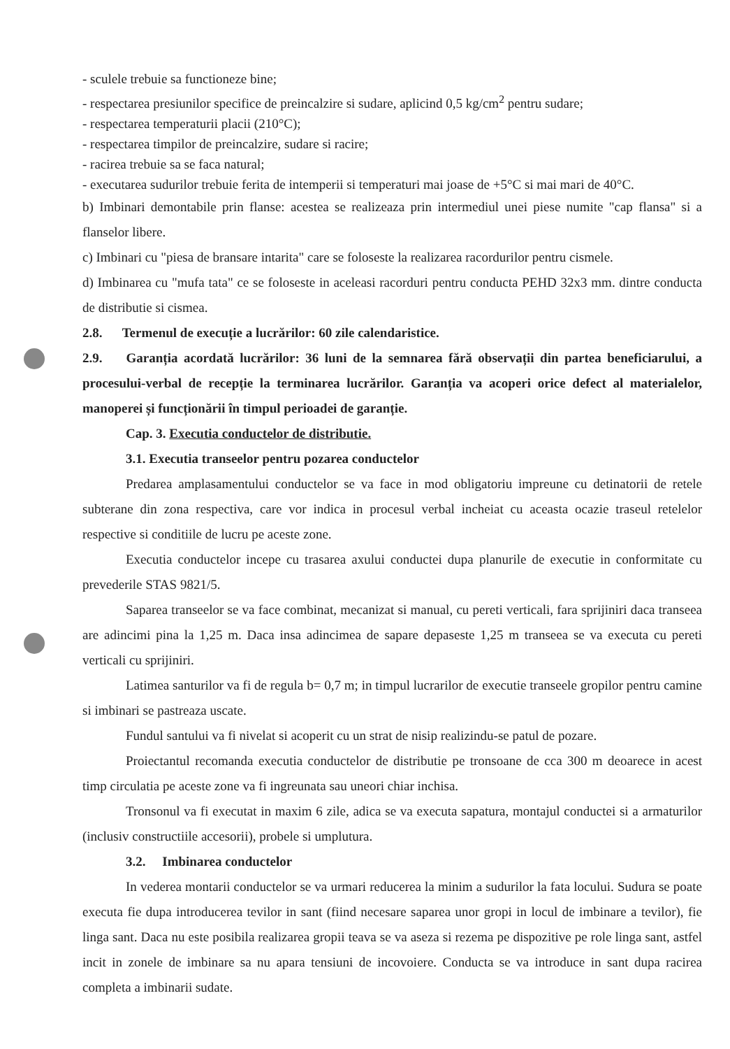- sculele trebuie sa functioneze bine;
- respectarea presiunilor specifice de preincalzire si sudare, aplicind 0,5 kg/cm<sup>2</sup> pentru sudare;
- respectarea temperaturii placii (210°C);
- respectarea timpilor de preincalzire, sudare si racire;
- racirea trebuie sa se faca natural;
- executarea sudurilor trebuie ferita de intemperii si temperaturi mai joase de +5°C si mai mari de 40°C.
b) Imbinari demontabile prin flanse: acestea se realizeaza prin intermediul unei piese numite "cap flansa" si a flanselor libere.
c) Imbinari cu "piesa de bransare intarita" care se foloseste la realizarea racordurilor pentru cismele.
d) Imbinarea cu "mufa tata" ce se foloseste in aceleasi racorduri pentru conducta PEHD 32x3 mm. dintre conducta de distributie si cismea.
2.8. Termenul de execuție a lucrărilor: 60 zile calendaristice.
2.9. Garanția acordată lucrărilor: 36 luni de la semnarea fără observații din partea beneficiarului, a procesului-verbal de recepție la terminarea lucrărilor. Garanția va acoperi orice defect al materialelor, manoperei și funcționării în timpul perioadei de garanție.
Cap. 3. Executia conductelor de distributie.
3.1. Executia transeelor pentru pozarea conductelor
Predarea amplasamentului conductelor se va face in mod obligatoriu impreune cu detinatorii de retele subterane din zona respectiva, care vor indica in procesul verbal incheiat cu aceasta ocazie traseul retelelor respective si conditiile de lucru pe aceste zone.
Executia conductelor incepe cu trasarea axului conductei dupa planurile de executie in conformitate cu prevederile STAS 9821/5.
Saparea transeelor se va face combinat, mecanizat si manual, cu pereti verticali, fara sprijiniri daca transeea are adincimi pina la 1,25 m. Daca insa adincimea de sapare depaseste 1,25 m transeea se va executa cu pereti verticali cu sprijiniri.
Latimea santurilor va fi de regula b= 0,7 m; in timpul lucrarilor de executie transeele gropilor pentru camine si imbinari se pastreaza uscate.
Fundul santului va fi nivelat si acoperit cu un strat de nisip realizindu-se patul de pozare.
Proiectantul recomanda executia conductelor de distributie pe tronsoane de cca 300 m deoarece in acest timp circulatia pe aceste zone va fi ingreunata sau uneori chiar inchisa.
Tronsonul va fi executat in maxim 6 zile, adica se va executa sapatura, montajul conductei si a armaturilor (inclusiv constructiile accesorii), probele si umplutura.
3.2. Imbinarea conductelor
In vederea montarii conductelor se va urmari reducerea la minim a sudurilor la fata locului. Sudura se poate executa fie dupa introducerea tevilor in sant (fiind necesare saparea unor gropi in locul de imbinare a tevilor), fie linga sant. Daca nu este posibila realizarea gropii teava se va aseza si rezema pe dispozitive pe role linga sant, astfel incit in zonele de imbinare sa nu apara tensiuni de incovoiere. Conducta se va introduce in sant dupa racirea completa a imbinarii sudate.